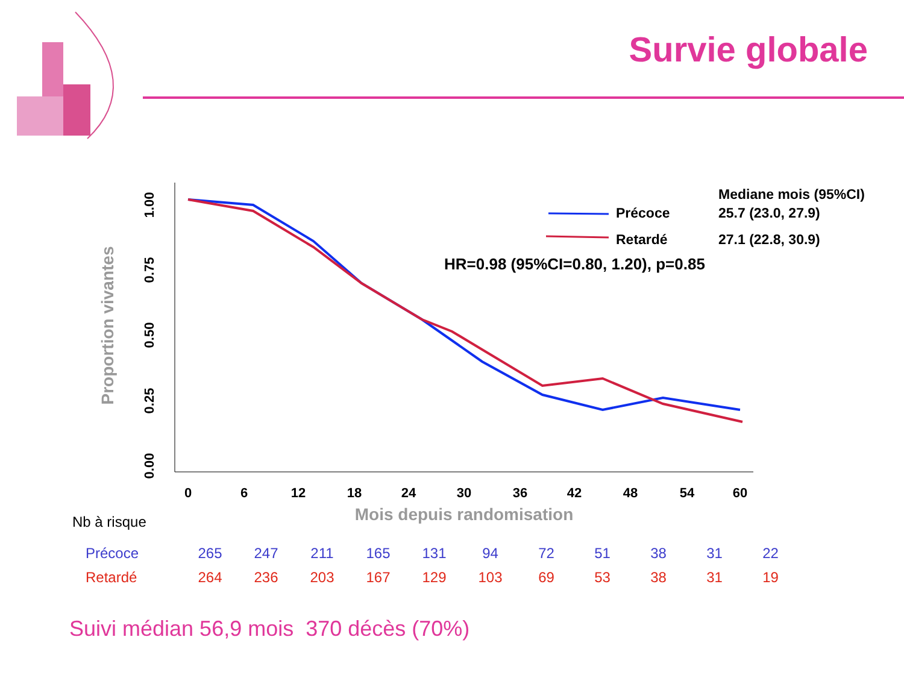Survie globale
0
6
12
18
24
30
36
42
48
54
60
1.00
0.75
0.50
0.25
0.00
Proportion vivantes
Mois depuis randomisation
Mediane mois (95%CI)
Précoce
25.7 (23.0, 27.9)
Retardé
27.1 (22.8, 30.9)
HR=0.98 (95%CI=0.80, 1.20), p=0.85
Nb à risque
| Précoce | 265 | 247 | 211 | 165 | 131 | 94 | 72 | 51 | 38 | 31 | 22 |
| Retardé | 264 | 236 | 203 | 167 | 129 | 103 | 69 | 53 | 38 | 31 | 19 |
Suivi médian 56,9 mois 370 décès (70%)